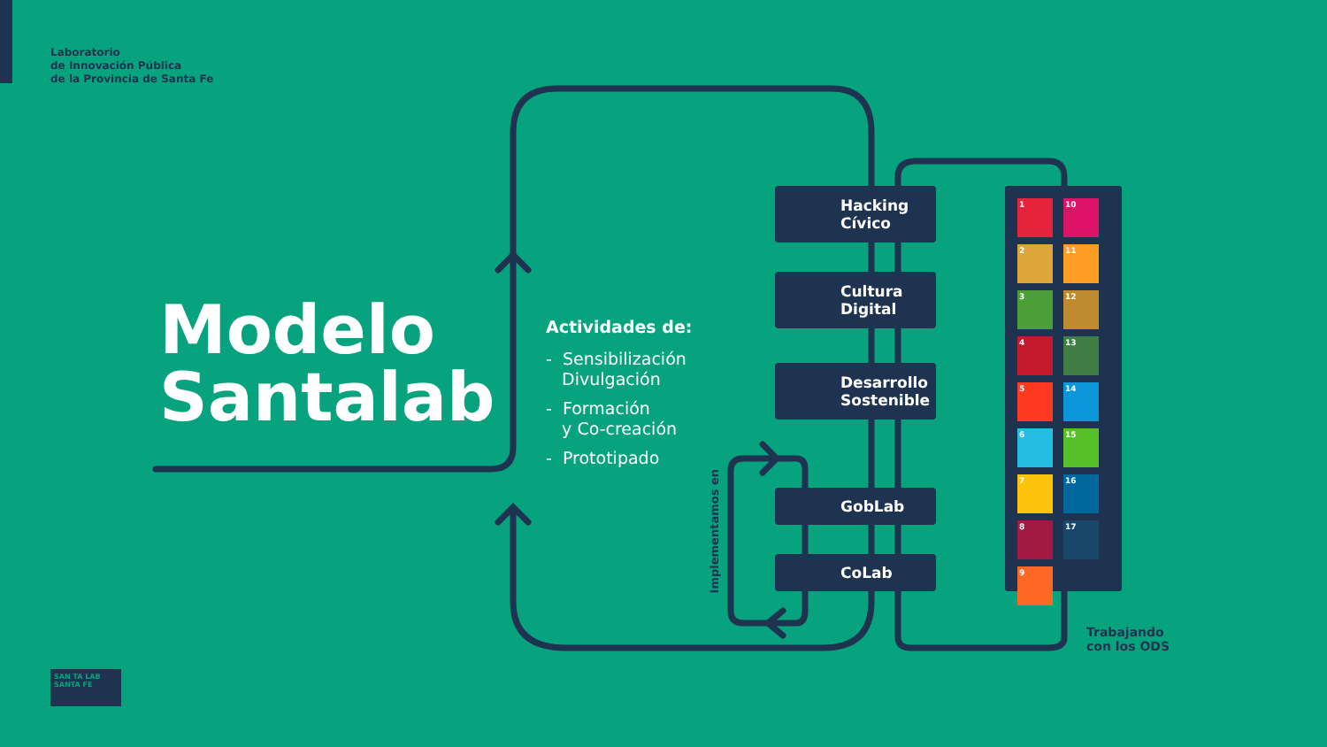Laboratorio
de Innovación Pública
de la Provincia de Santa Fe
Modelo
Santalab
Actividades de:
- Sensibilización
Divulgación
- Formación
y Co-creación
- Prototipado
Hacking
Cívico
Cultura
Digital
Desarrollo
Sostenible
GobLab
CoLab
Implementamos en
1
10
2
11
3
12
4
13
5
14
6
15
7
16
8
17
9
Trabajando
con los ODS
SAN TA LAB SANTA FE